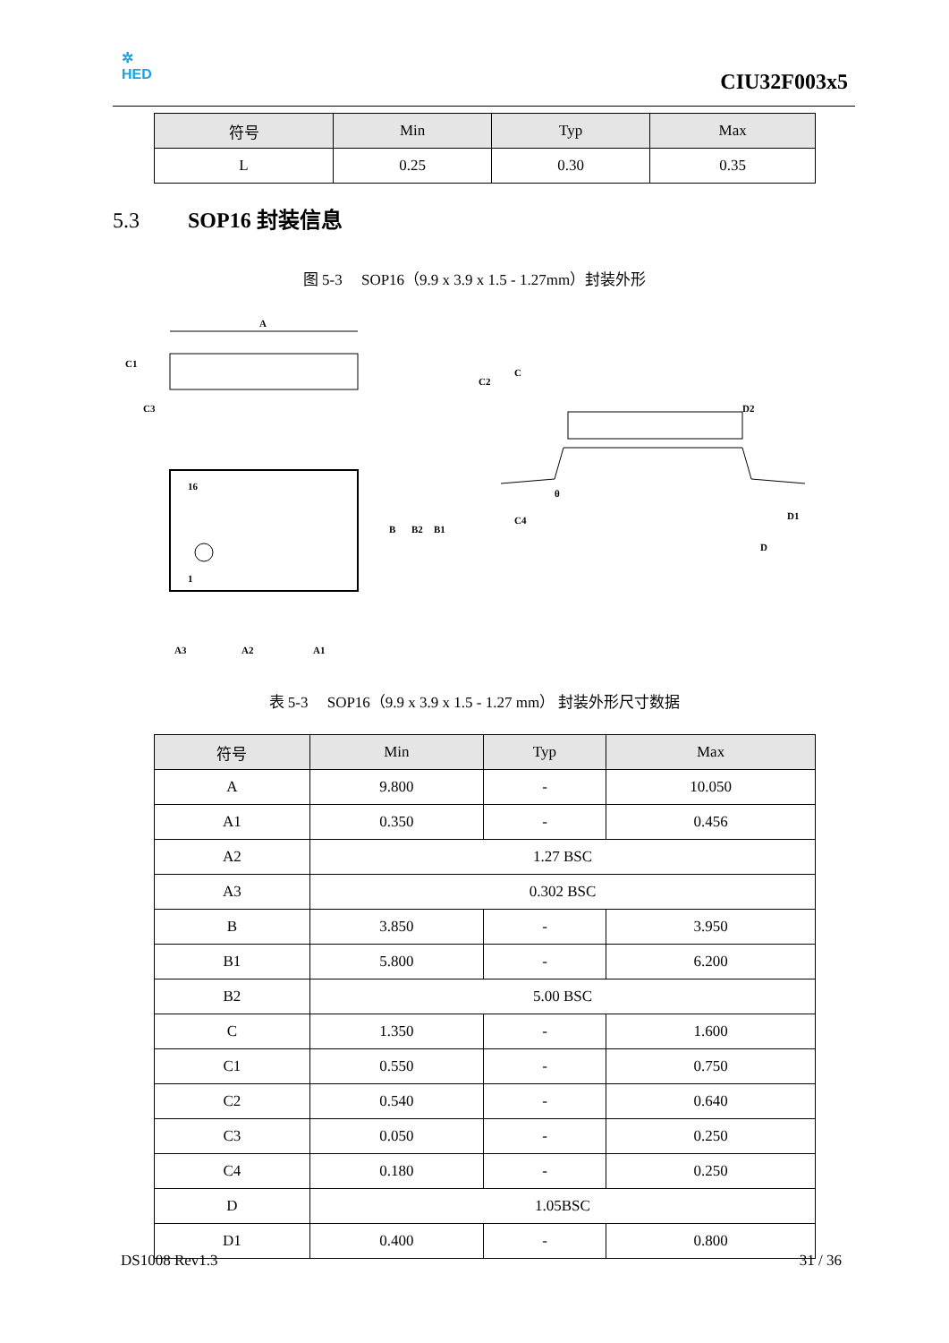✲
HED
CIU32F003x5
| 符号 | Min | Typ | Max |
| --- | --- | --- | --- |
| L | 0.25 | 0.30 | 0.35 |
5.3 SOP16 封装信息
图 5-3 SOP16（9.9 x 3.9 x 1.5 - 1.27mm）封装外形
A
C1
C
C2
C3
16
1
B
B2
B1
A3
A2
A1
D2
C4
D1
D
θ
表 5-3 SOP16（9.9 x 3.9 x 1.5 - 1.27 mm） 封装外形尺寸数据
| 符号 | Min | Typ | Max |
| --- | --- | --- | --- |
| A | 9.800 | - | 10.050 |
| A1 | 0.350 | - | 0.456 |
| A2 | 1.27 BSC | | |
| A3 | 0.302 BSC | | |
| B | 3.850 | - | 3.950 |
| B1 | 5.800 | - | 6.200 |
| B2 | 5.00 BSC | | |
| C | 1.350 | - | 1.600 |
| C1 | 0.550 | - | 0.750 |
| C2 | 0.540 | - | 0.640 |
| C3 | 0.050 | - | 0.250 |
| C4 | 0.180 | - | 0.250 |
| D | 1.05BSC | | |
| D1 | 0.400 | - | 0.800 |
DS1008 Rev1.3 31 / 36